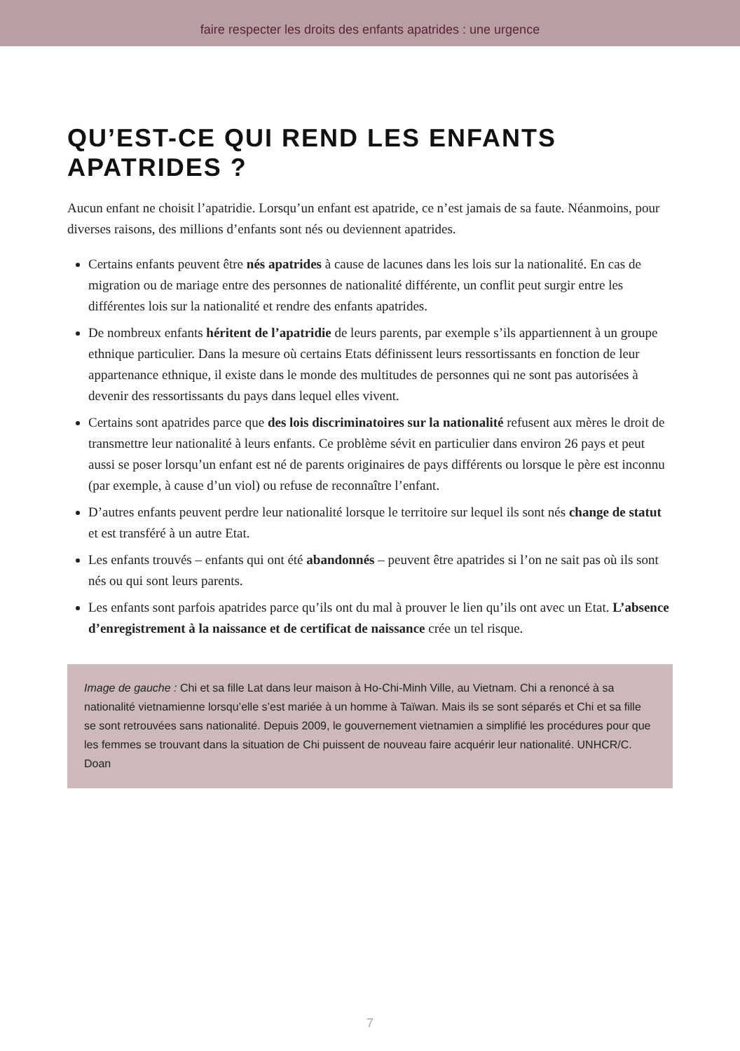faire respecter les droits des enfants apatrides : une urgence
QU’EST-CE QUI REND LES ENFANTS APATRIDES ?
Aucun enfant ne choisit l’apatridie. Lorsqu’un enfant est apatride, ce n’est jamais de sa faute. Néanmoins, pour diverses raisons, des millions d’enfants sont nés ou deviennent apatrides.
Certains enfants peuvent être nés apatrides à cause de lacunes dans les lois sur la nationalité. En cas de migration ou de mariage entre des personnes de nationalité différente, un conflit peut surgir entre les différentes lois sur la nationalité et rendre des enfants apatrides.
De nombreux enfants héritent de l’apatridie de leurs parents, par exemple s’ils appartiennent à un groupe ethnique particulier. Dans la mesure où certains Etats définissent leurs ressortissants en fonction de leur appartenance ethnique, il existe dans le monde des multitudes de personnes qui ne sont pas autorisées à devenir des ressortissants du pays dans lequel elles vivent.
Certains sont apatrides parce que des lois discriminatoires sur la nationalité refusent aux mères le droit de transmettre leur nationalité à leurs enfants. Ce problème sévit en particulier dans environ 26 pays et peut aussi se poser lorsqu’un enfant est né de parents originaires de pays différents ou lorsque le père est inconnu (par exemple, à cause d’un viol) ou refuse de reconnaître l’enfant.
D’autres enfants peuvent perdre leur nationalité lorsque le territoire sur lequel ils sont nés change de statut et est transféré à un autre Etat.
Les enfants trouvés – enfants qui ont été abandonnés – peuvent être apatrides si l’on ne sait pas où ils sont nés ou qui sont leurs parents.
Les enfants sont parfois apatrides parce qu’ils ont du mal à prouver le lien qu’ils ont avec un Etat. L’absence d’enregistrement à la naissance et de certificat de naissance crée un tel risque.
Image de gauche : Chi et sa fille Lat dans leur maison à Ho-Chi-Minh Ville, au Vietnam. Chi a renoncé à sa nationalité vietnamienne lorsqu’elle s’est mariée à un homme à Taïwan. Mais ils se sont séparés et Chi et sa fille se sont retrouvées sans nationalité. Depuis 2009, le gouvernement vietnamien a simplifié les procédures pour que les femmes se trouvant dans la situation de Chi puissent de nouveau faire acquérir leur nationalité. UNHCR/C. Doan
7